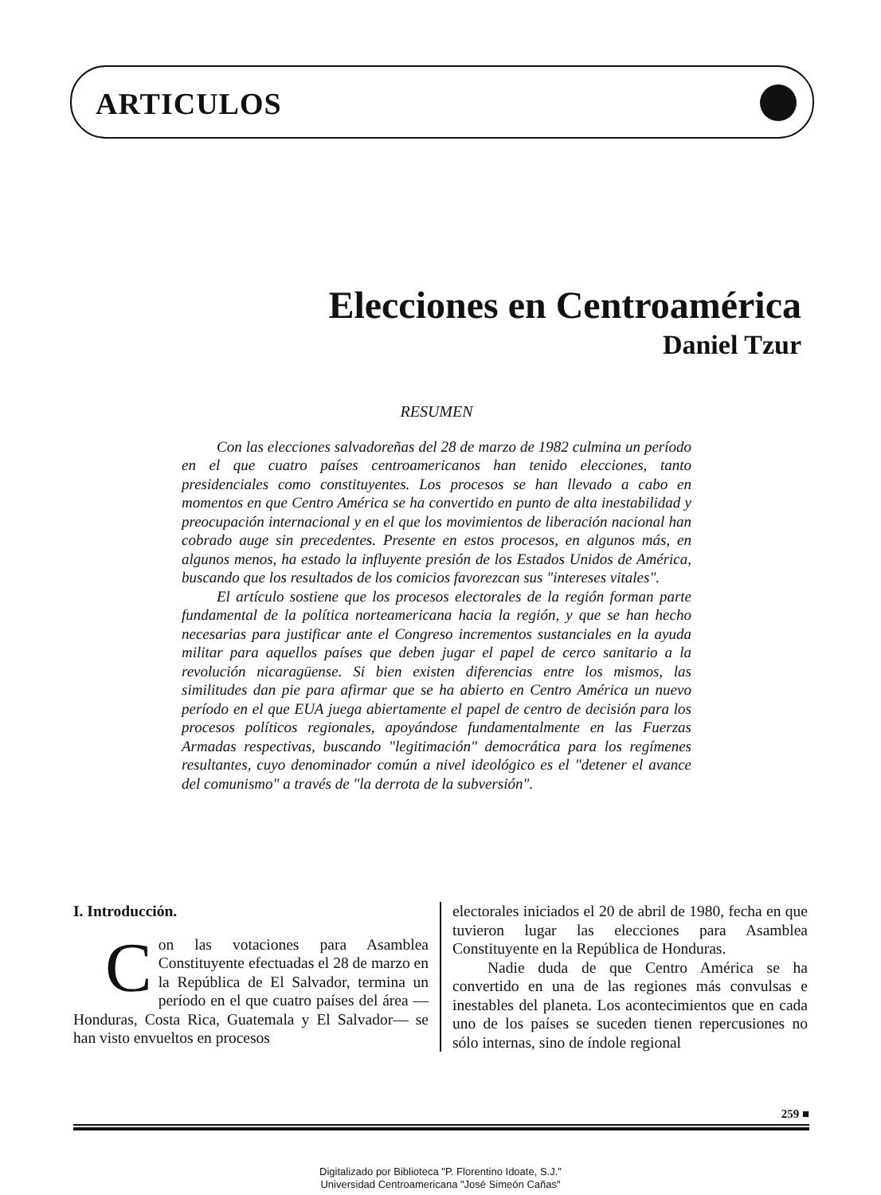ARTICULOS
Elecciones en Centroamérica
Daniel Tzur
RESUMEN
Con las elecciones salvadoreñas del 28 de marzo de 1982 culmina un período en el que cuatro países centroamericanos han tenido elecciones, tanto presidenciales como constituyentes. Los procesos se han llevado a cabo en momentos en que Centro América se ha convertido en punto de alta inestabilidad y preocupación internacional y en el que los movimientos de liberación nacional han cobrado auge sin precedentes. Presente en estos procesos, en algunos más, en algunos menos, ha estado la influyente presión de los Estados Unidos de América, buscando que los resultados de los comicios favorezcan sus "intereses vitales".
El artículo sostiene que los procesos electorales de la región forman parte fundamental de la política norteamericana hacia la región, y que se han hecho necesarias para justificar ante el Congreso incrementos sustanciales en la ayuda militar para aquellos países que deben jugar el papel de cerco sanitario a la revolución nicaragüense. Si bien existen diferencias entre los mismos, las similitudes dan pie para afirmar que se ha abierto en Centro América un nuevo período en el que EUA juega abiertamente el papel de centro de decisión para los procesos políticos regionales, apoyándose fundamentalmente en las Fuerzas Armadas respectivas, buscando "legitimación" democrática para los regímenes resultantes, cuyo denominador común a nivel ideológico es el "detener el avance del comunismo" a través de "la derrota de la subversión".
I. Introducción.
Con las votaciones para Asamblea Constituyente efectuadas el 28 de marzo en la República de El Salvador, termina un período en el que cuatro países del área —Honduras, Costa Rica, Guatemala y El Salvador— se han visto envueltos en procesos
electorales iniciados el 20 de abril de 1980, fecha en que tuvieron lugar las elecciones para Asamblea Constituyente en la República de Honduras.
Nadie duda de que Centro América se ha convertido en una de las regiones más convulsas e inestables del planeta. Los acontecimientos que en cada uno de los países se suceden tienen repercusiones no sólo internas, sino de índole regional
259 ■
Digitalizado por Biblioteca "P. Florentino Idoate, S.J."
Universidad Centroamericana "José Simeón Cañas"